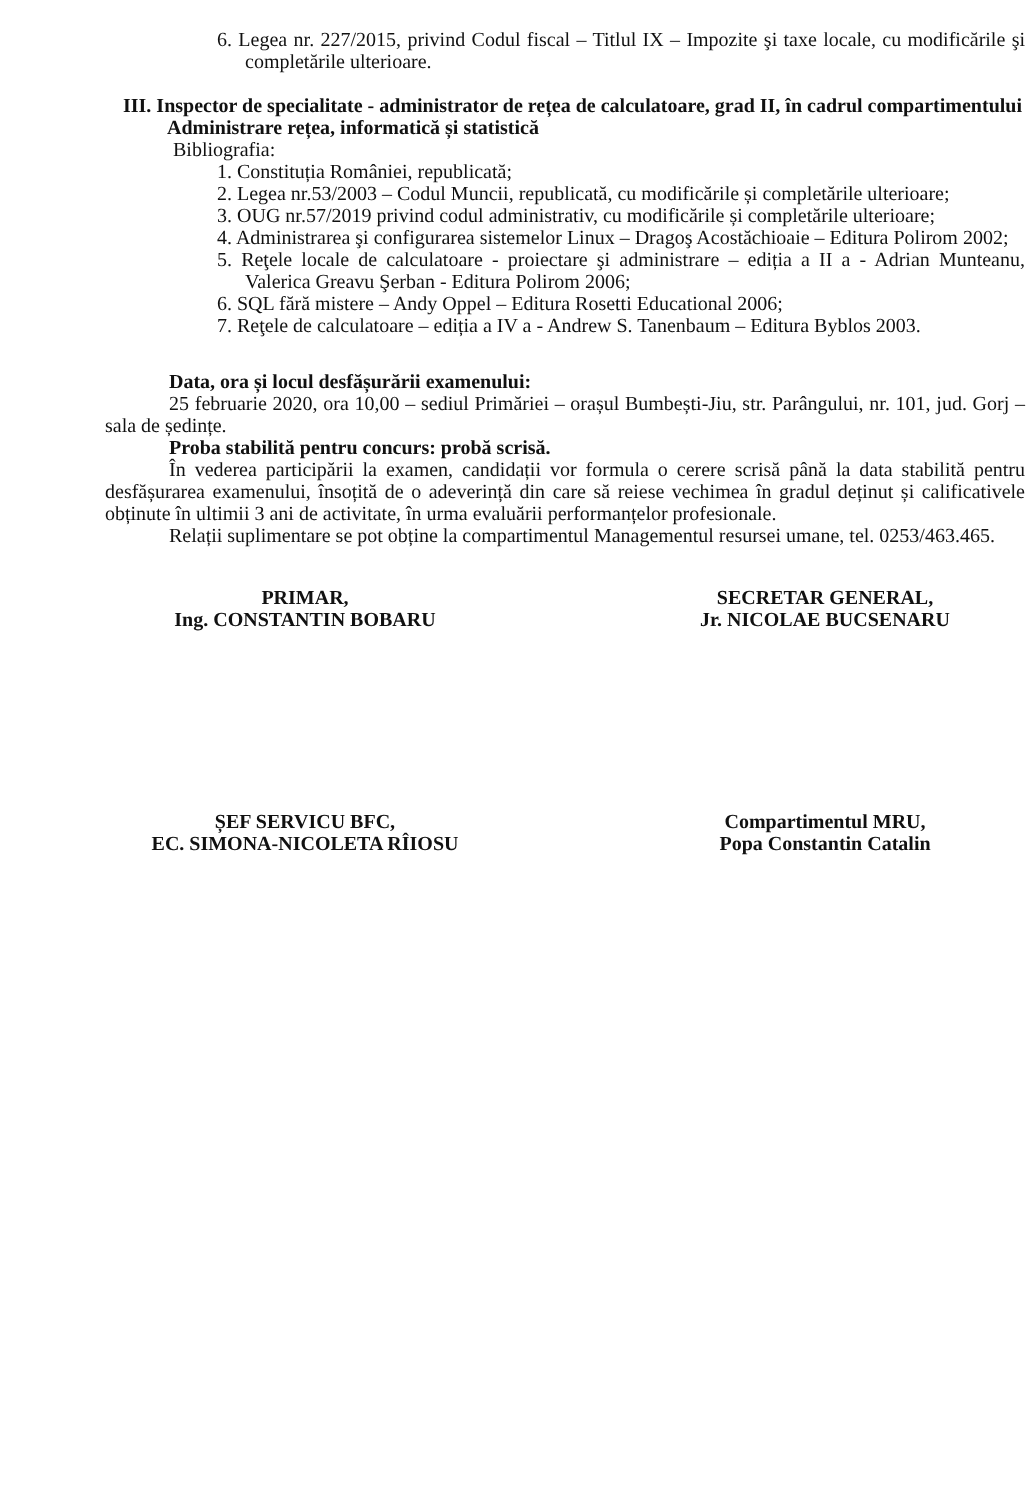6. Legea nr. 227/2015, privind Codul fiscal – Titlul IX – Impozite şi taxe locale, cu modificările şi completările ulterioare.
III. Inspector de specialitate - administrator de rețea de calculatoare, grad II, în cadrul compartimentului Administrare rețea, informatică și statistică
Bibliografia:
1. Constituția României, republicată;
2. Legea nr.53/2003 – Codul Muncii, republicată, cu modificările și completările ulterioare;
3. OUG nr.57/2019 privind codul administrativ, cu modificările și completările ulterioare;
4. Administrarea şi configurarea sistemelor Linux – Dragoş Acostăchioaie – Editura Polirom 2002;
5. Reţele locale de calculatoare - proiectare şi administrare – ediția a II a - Adrian Munteanu, Valerica Greavu Şerban - Editura Polirom 2006;
6. SQL fără mistere – Andy Oppel – Editura Rosetti Educational 2006;
7. Reţele de calculatoare – ediția a IV a - Andrew S. Tanenbaum – Editura Byblos 2003.
Data, ora și locul desfășurării examenului:
25 februarie 2020, ora 10,00 – sediul Primăriei – orașul Bumbești-Jiu, str. Parângului, nr. 101, jud. Gorj – sala de ședințe.
Proba stabilită pentru concurs: probă scrisă.
În vederea participării la examen, candidații vor formula o cerere scrisă până la data stabilită pentru desfășurarea examenului, însoțită de o adeverință din care să reiese vechimea în gradul deținut și calificativele obținute în ultimii 3 ani de activitate, în urma evaluării performanțelor profesionale.
Relații suplimentare se pot obține la compartimentul Managementul resursei umane, tel. 0253/463.465.
PRIMAR,
Ing. CONSTANTIN BOBARU
SECRETAR GENERAL,
Jr. NICOLAE BUCSENARU
ȘEF SERVICU BFC,
EC. SIMONA-NICOLETA RÎIOSU
Compartimentul MRU,
Popa Constantin Catalin